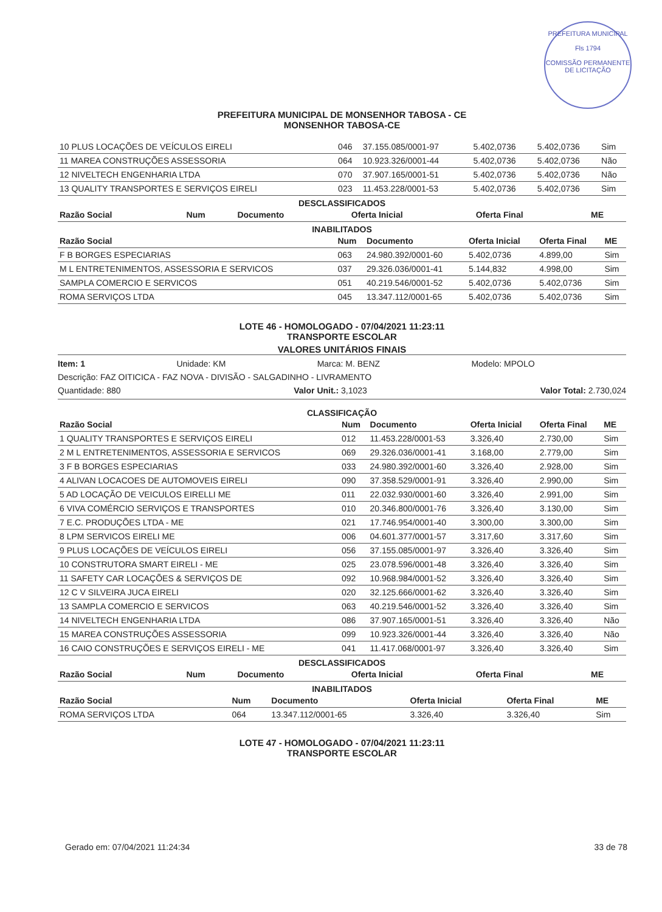PREFEITURA MUNICIPAL
Fls 1794
COMISSÃO PERMANENTE DE LICITAÇÃO
PREFEITURA MUNICIPAL DE MONSENHOR TABOSA - CE
MONSENHOR TABOSA-CE
| 10 PLUS LOCAÇÕES DE VEÍCULOS EIRELI | 046 | 37.155.085/0001-97 | 5.402,0736 | 5.402,0736 | Sim |
| 11 MAREA CONSTRUÇÕES ASSESSORIA | 064 | 10.923.326/0001-44 | 5.402,0736 | 5.402,0736 | Não |
| 12 NIVELTECH ENGENHARIA LTDA | 070 | 37.907.165/0001-51 | 5.402,0736 | 5.402,0736 | Não |
| 13 QUALITY TRANSPORTES E SERVIÇOS EIRELI | 023 | 11.453.228/0001-53 | 5.402,0736 | 5.402,0736 | Sim |
DESCLASSIFICADOS
| Razão Social | Num | Documento | Oferta Inicial | Oferta Final | ME |
| --- | --- | --- | --- | --- | --- |
INABILITADOS
| Razão Social | Num | Documento | Oferta Inicial | Oferta Final | ME |
| --- | --- | --- | --- | --- | --- |
| F B BORGES ESPECIARIAS | 063 | 24.980.392/0001-60 | 5.402,0736 | 4.899,00 | Sim |
| M L ENTRETENIMENTOS, ASSESSORIA E SERVICOS | 037 | 29.326.036/0001-41 | 5.144,832 | 4.998,00 | Sim |
| SAMPLA COMERCIO E SERVICOS | 051 | 40.219.546/0001-52 | 5.402,0736 | 5.402,0736 | Sim |
| ROMA SERVIÇOS LTDA | 045 | 13.347.112/0001-65 | 5.402,0736 | 5.402,0736 | Sim |
LOTE 46 - HOMOLOGADO - 07/04/2021 11:23:11
TRANSPORTE ESCOLAR
VALORES UNITÁRIOS FINAIS
Item: 1 Unidade: KM Marca: M. BENZ Modelo: MPOLO
Descrição: FAZ OITICICA - FAZ NOVA - DIVISÃO - SALGADINHO - LIVRAMENTO
Quantidade: 880 Valor Unit.: 3,1023 Valor Total: 2.730,024
CLASSIFICAÇÃO
| Razão Social | Num | Documento | Oferta Inicial | Oferta Final | ME |
| --- | --- | --- | --- | --- | --- |
| 1 QUALITY TRANSPORTES E SERVIÇOS EIRELI | 012 | 11.453.228/0001-53 | 3.326,40 | 2.730,00 | Sim |
| 2 M L ENTRETENIMENTOS, ASSESSORIA E SERVICOS | 069 | 29.326.036/0001-41 | 3.168,00 | 2.779,00 | Sim |
| 3 F B BORGES ESPECIARIAS | 033 | 24.980.392/0001-60 | 3.326,40 | 2.928,00 | Sim |
| 4 ALIVAN LOCACOES DE AUTOMOVEIS EIRELI | 090 | 37.358.529/0001-91 | 3.326,40 | 2.990,00 | Sim |
| 5 AD LOCAÇÃO DE VEICULOS EIRELLI ME | 011 | 22.032.930/0001-60 | 3.326,40 | 2.991,00 | Sim |
| 6 VIVA COMÉRCIO SERVIÇOS E TRANSPORTES | 010 | 20.346.800/0001-76 | 3.326,40 | 3.130,00 | Sim |
| 7 E.C. PRODUÇÕES LTDA - ME | 021 | 17.746.954/0001-40 | 3.300,00 | 3.300,00 | Sim |
| 8 LPM SERVICOS EIRELI ME | 006 | 04.601.377/0001-57 | 3.317,60 | 3.317,60 | Sim |
| 9 PLUS LOCAÇÕES DE VEÍCULOS EIRELI | 056 | 37.155.085/0001-97 | 3.326,40 | 3.326,40 | Sim |
| 10 CONSTRUTORA SMART EIRELI - ME | 025 | 23.078.596/0001-48 | 3.326,40 | 3.326,40 | Sim |
| 11 SAFETY CAR LOCAÇÕES & SERVIÇOS DE | 092 | 10.968.984/0001-52 | 3.326,40 | 3.326,40 | Sim |
| 12 C V SILVEIRA JUCA EIRELI | 020 | 32.125.666/0001-62 | 3.326,40 | 3.326,40 | Sim |
| 13 SAMPLA COMERCIO E SERVICOS | 063 | 40.219.546/0001-52 | 3.326,40 | 3.326,40 | Sim |
| 14 NIVELTECH ENGENHARIA LTDA | 086 | 37.907.165/0001-51 | 3.326,40 | 3.326,40 | Não |
| 15 MAREA CONSTRUÇÕES ASSESSORIA | 099 | 10.923.326/0001-44 | 3.326,40 | 3.326,40 | Não |
| 16 CAIO CONSTRUÇÕES E SERVIÇOS EIRELI - ME | 041 | 11.417.068/0001-97 | 3.326,40 | 3.326,40 | Sim |
DESCLASSIFICADOS
| Razão Social | Num | Documento | Oferta Inicial | Oferta Final | ME |
| --- | --- | --- | --- | --- | --- |
INABILITADOS
| Razão Social | Num | Documento | Oferta Inicial | Oferta Final | ME |
| --- | --- | --- | --- | --- | --- |
| ROMA SERVIÇOS LTDA | 064 | 13.347.112/0001-65 | 3.326,40 | 3.326,40 | Sim |
LOTE 47 - HOMOLOGADO - 07/04/2021 11:23:11
TRANSPORTE ESCOLAR
Gerado em: 07/04/2021 11:24:34 33 de 78